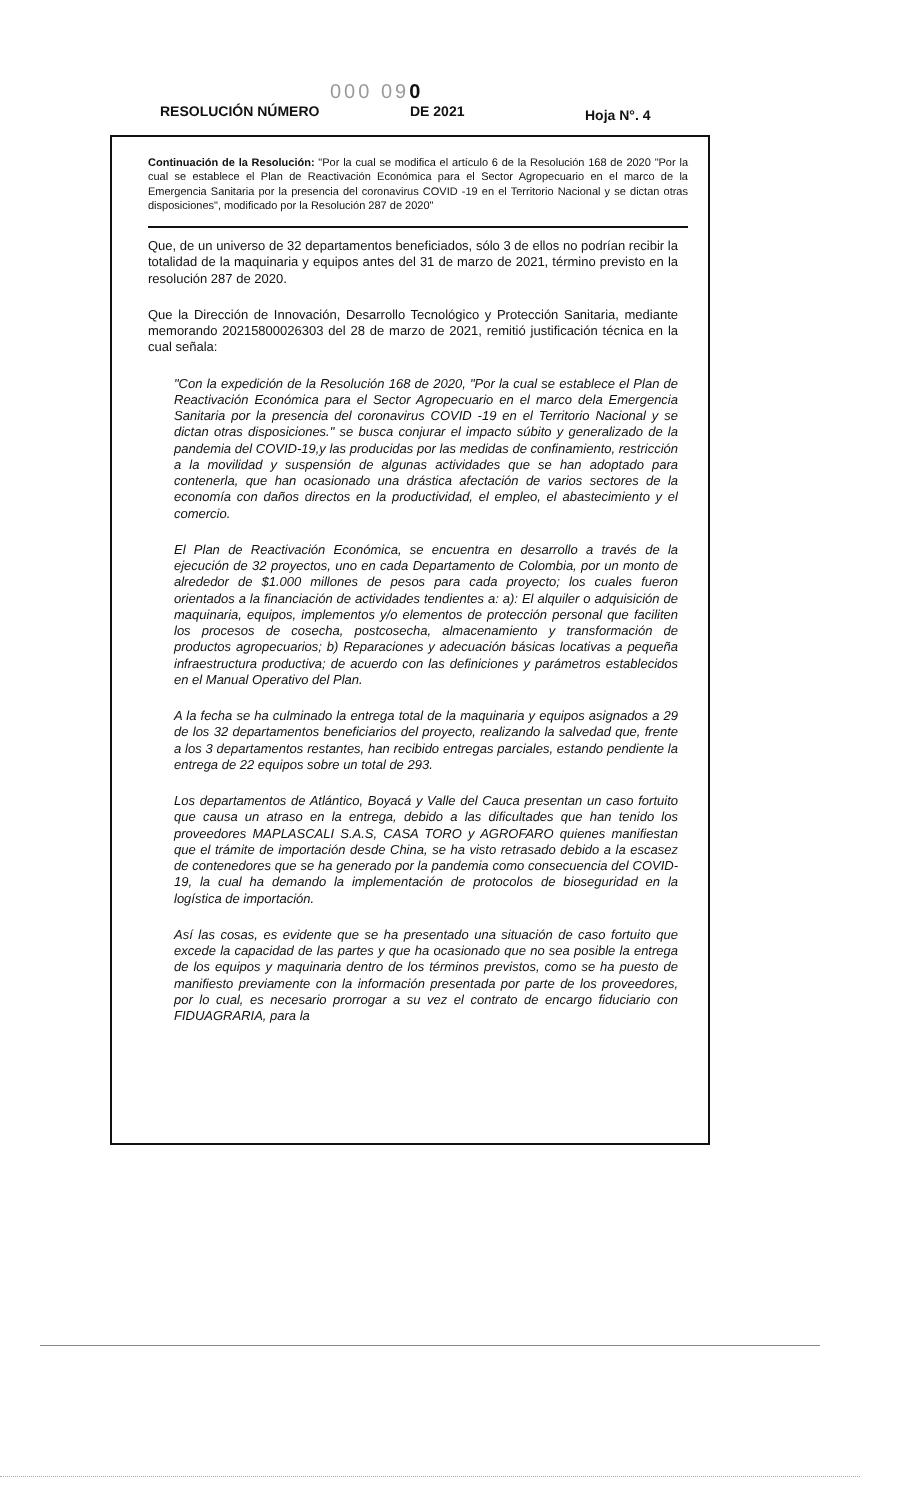000 090
RESOLUCIÓN NÚMERO DE 2021 Hoja N°. 4
Continuación de la Resolución: "Por la cual se modifica el artículo 6 de la Resolución 168 de 2020 "Por la cual se establece el Plan de Reactivación Económica para el Sector Agropecuario en el marco de la Emergencia Sanitaria por la presencia del coronavirus COVID -19 en el Territorio Nacional y se dictan otras disposiciones", modificado por la Resolución 287 de 2020"
Que, de un universo de 32 departamentos beneficiados, sólo 3 de ellos no podrían recibir la totalidad de la maquinaria y equipos antes del 31 de marzo de 2021, término previsto en la resolución 287 de 2020.
Que la Dirección de Innovación, Desarrollo Tecnológico y Protección Sanitaria, mediante memorando 20215800026303 del 28 de marzo de 2021, remitió justificación técnica en la cual señala:
"Con la expedición de la Resolución 168 de 2020, "Por la cual se establece el Plan de Reactivación Económica para el Sector Agropecuario en el marco dela Emergencia Sanitaria por la presencia del coronavirus COVID -19 en el Territorio Nacional y se dictan otras disposiciones." se busca conjurar el impacto súbito y generalizado de la pandemia del COVID-19,y las producidas por las medidas de confinamiento, restricción a la movilidad y suspensión de algunas actividades que se han adoptado para contenerla, que han ocasionado una drástica afectación de varios sectores de la economía con daños directos en la productividad, el empleo, el abastecimiento y el comercio.
El Plan de Reactivación Económica, se encuentra en desarrollo a través de la ejecución de 32 proyectos, uno en cada Departamento de Colombia, por un monto de alrededor de $1.000 millones de pesos para cada proyecto; los cuales fueron orientados a la financiación de actividades tendientes a: a): El alquiler o adquisición de maquinaria, equipos, implementos y/o elementos de protección personal que faciliten los procesos de cosecha, postcosecha, almacenamiento y transformación de productos agropecuarios; b) Reparaciones y adecuación básicas locativas a pequeña infraestructura productiva; de acuerdo con las definiciones y parámetros establecidos en el Manual Operativo del Plan.
A la fecha se ha culminado la entrega total de la maquinaria y equipos asignados a 29 de los 32 departamentos beneficiarios del proyecto, realizando la salvedad que, frente a los 3 departamentos restantes, han recibido entregas parciales, estando pendiente la entrega de 22 equipos sobre un total de 293.
Los departamentos de Atlántico, Boyacá y Valle del Cauca presentan un caso fortuito que causa un atraso en la entrega, debido a las dificultades que han tenido los proveedores MAPLASCALI S.A.S, CASA TORO y AGROFARO quienes manifiestan que el trámite de importación desde China, se ha visto retrasado debido a la escasez de contenedores que se ha generado por la pandemia como consecuencia del COVID-19, la cual ha demando la implementación de protocolos de bioseguridad en la logística de importación.
Así las cosas, es evidente que se ha presentado una situación de caso fortuito que excede la capacidad de las partes y que ha ocasionado que no sea posible la entrega de los equipos y maquinaria dentro de los términos previstos, como se ha puesto de manifiesto previamente con la información presentada por parte de los proveedores, por lo cual, es necesario prorrogar a su vez el contrato de encargo fiduciario con FIDUAGRARIA, para la